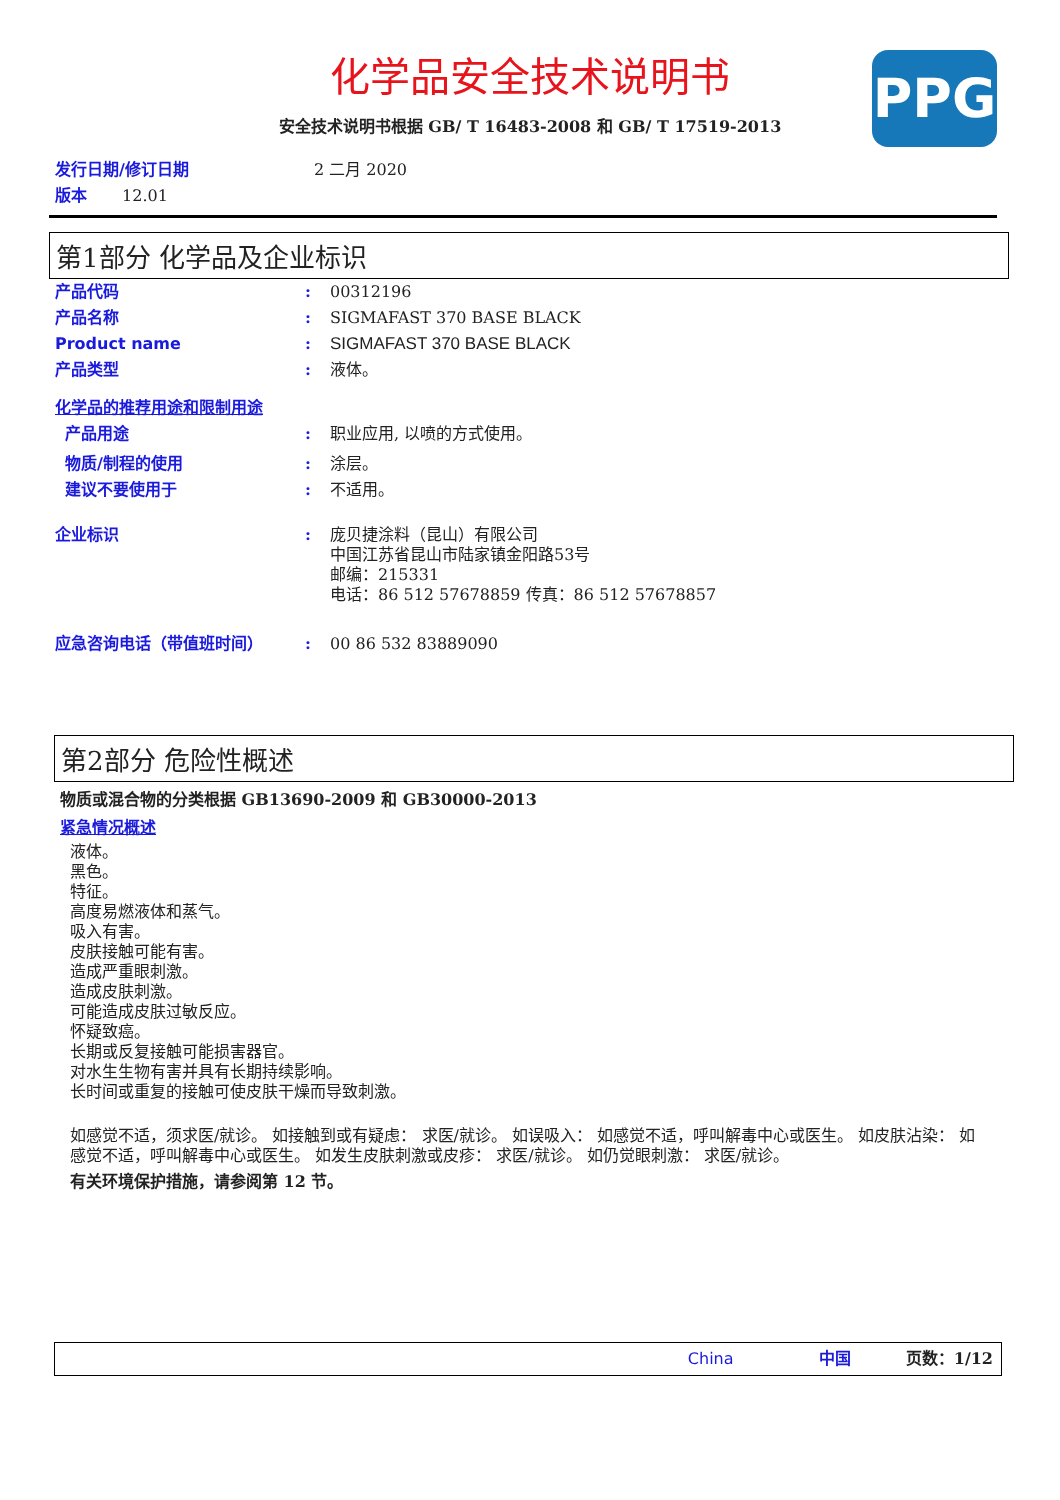化学品安全技术说明书
PPG
安全技术说明书根据 GB/ T 16483-2008 和 GB/ T 17519-2013
发行日期/修订日期 2 二月 2020
版本 12.01
第1部分 化学品及企业标识
产品代码 : 00312196
产品名称 : SIGMAFAST 370 BASE BLACK
Product name : SIGMAFAST 370 BASE BLACK
产品类型 : 液体。
化学品的推荐用途和限制用途
产品用途 : 职业应用, 以喷的方式使用。
物质/制程的使用 : 涂层。
建议不要使用于 : 不适用。
企业标识 : 庞贝捷涂料（昆山）有限公司
中国江苏省昆山市陆家镇金阳路53号
邮编：215331
电话：86 512 57678859 传真：86 512 57678857
应急咨询电话（带值班时间） : 00 86 532 83889090
第2部分 危险性概述
物质或混合物的分类根据 GB13690-2009 和 GB30000-2013
紧急情况概述
液体。
黑色。
特征。
高度易燃液体和蒸气。
吸入有害。
皮肤接触可能有害。
造成严重眼刺激。
造成皮肤刺激。
可能造成皮肤过敏反应。
怀疑致癌。
长期或反复接触可能损害器官。
对水生生物有害并具有长期持续影响。
长时间或重复的接触可使皮肤干燥而导致刺激。
如感觉不适，须求医/就诊。 如接触到或有疑虑： 求医/就诊。 如误吸入： 如感觉不适，呼叫解毒中心或医生。 如皮肤沾染： 如感觉不适，呼叫解毒中心或医生。 如发生皮肤刺激或皮疹： 求医/就诊。 如仍觉眼刺激： 求医/就诊。
有关环境保护措施，请参阅第 12 节。
China 中国 页数：1/12